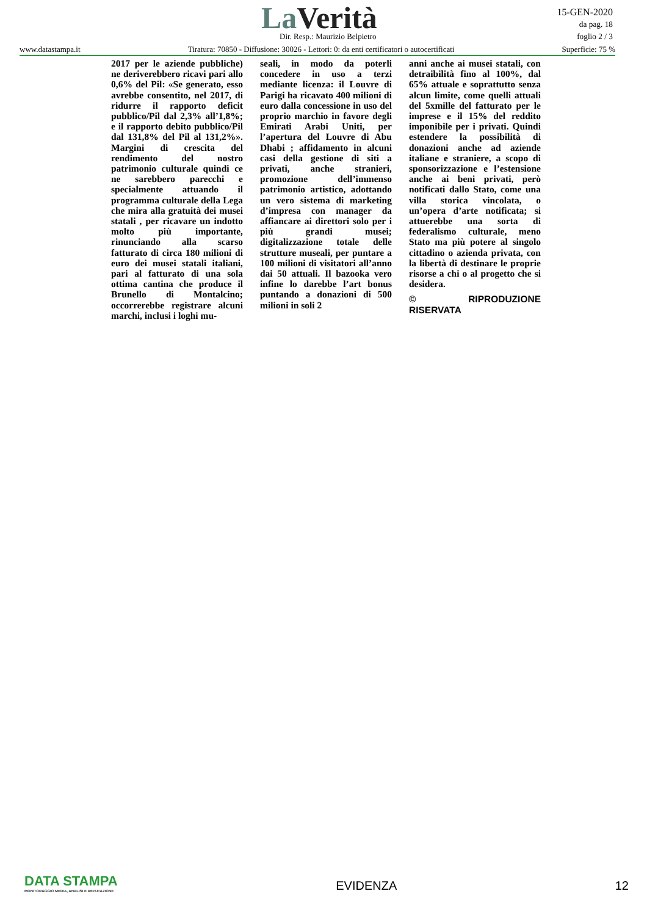La Verità Dir. Resp.: Maurizio Belpietro
15-GEN-2020
da pag. 18
foglio 2 / 3
www.datastampa.it Tiratura: 70850 - Diffusione: 30026 - Lettori: 0: da enti certificatori o autocertificati Superficie: 75 %
2017 per le aziende pubbliche) ne deriverebbero ricavi pari allo 0,6% del Pil: «Se generato, esso avrebbe consentito, nel 2017, di ridurre il rapporto deficit pubblico/Pil dal 2,3% all’1,8%; e il rapporto debito pubblico/Pil dal 131,8% del Pil al 131,2%». Margini di crescita del rendimento del nostro patrimonio culturale quindi ce ne sarebbero parecchi e specialmente attuando il programma culturale della Lega che mira alla gratuità dei musei statali , per ricavare un indotto molto più importante, rinunciando alla scarso fatturato di circa 180 milioni di euro dei musei statali italiani, pari al fatturato di una sola ottima cantina che produce il Brunello di Montalcino; occorrerebbe registrare alcuni marchi, inclusi i loghi mu-
seali, in modo da poterli concedere in uso a terzi mediante licenza: il Louvre di Parigi ha ricavato 400 milioni di euro dalla concessione in uso del proprio marchio in favore degli Emirati Arabi Uniti, per l’apertura del Louvre di Abu Dhabi ; affidamento in alcuni casi della gestione di siti a privati, anche stranieri, promozione dell’immenso patrimonio artistico, adottando un vero sistema di marketing d’impresa con manager da affiancare ai direttori solo per i più grandi musei; digitalizzazione totale delle strutture museali, per puntare a 100 milioni di visitatori all’anno dai 50 attuali. Il bazooka vero infine lo darebbe l’art bonus puntando a donazioni di 500 milioni in soli 2
anni anche ai musei statali, con detraibilità fino al 100%, dal 65% attuale e soprattutto senza alcun limite, come quelli attuali del 5xmille del fatturato per le imprese e il 15% del reddito imponibile per i privati. Quindi estendere la possibilità di donazioni anche ad aziende italiane e straniere, a scopo di sponsorizzazione e l’estensione anche ai beni privati, però notificati dallo Stato, come una villa storica vincolata, o un’opera d’arte notificata; si attuerebbe una sorta di federalismo culturale, meno Stato ma più potere al singolo cittadino o azienda privata, con la libertà di destinare le proprie risorse a chi o al progetto che si desidera.
© RIPRODUZIONE RISERVATA
DATA STAMPA
MONITORAGGIO MEDIA, ANALISI E REPUTAZIONE
EVIDENZA
12